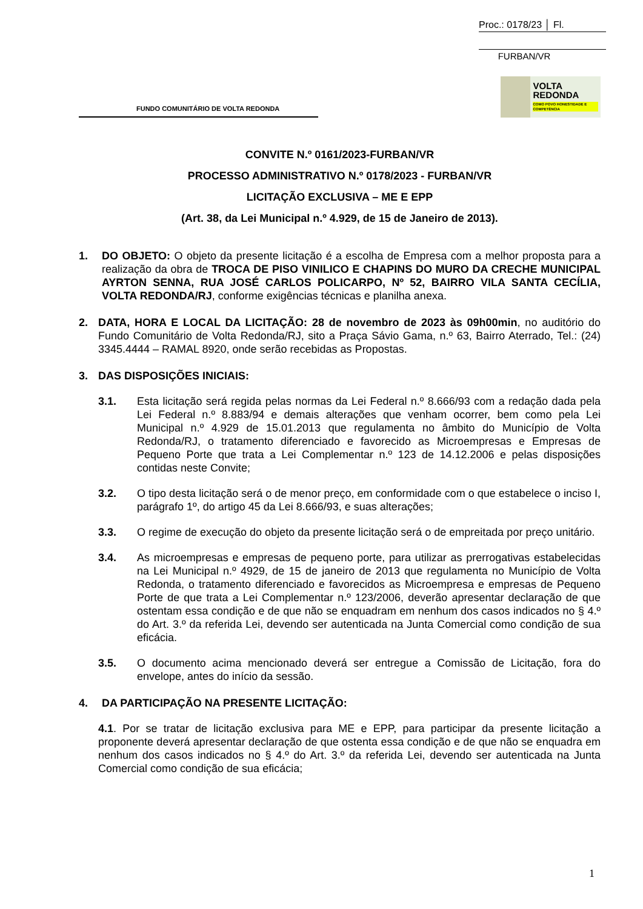Proc.: 0178/23 │ Fl.
FURBAN/VR
FUNDO COMUNITÁRIO DE VOLTA REDONDA
VOLTA
REDONDA
COMO POVO HONESTIDADE E COMPETÊNCIA
CONVITE N.º 0161/2023-FURBAN/VR
PROCESSO ADMINISTRATIVO N.º 0178/2023 - FURBAN/VR
LICITAÇÃO EXCLUSIVA – ME E EPP
(Art. 38, da Lei Municipal n.º 4.929, de 15 de Janeiro de 2013).
1. DO OBJETO: O objeto da presente licitação é a escolha de Empresa com a melhor proposta para a realização da obra de TROCA DE PISO VINILICO E CHAPINS DO MURO DA CRECHE MUNICIPAL AYRTON SENNA, RUA JOSÉ CARLOS POLICARPO, Nº 52, BAIRRO VILA SANTA CECÍLIA, VOLTA REDONDA/RJ, conforme exigências técnicas e planilha anexa.
2. DATA, HORA E LOCAL DA LICITAÇÃO: 28 de novembro de 2023 às 09h00min, no auditório do Fundo Comunitário de Volta Redonda/RJ, sito a Praça Sávio Gama, n.º 63, Bairro Aterrado, Tel.: (24) 3345.4444 – RAMAL 8920, onde serão recebidas as Propostas.
3. DAS DISPOSIÇÕES INICIAIS:
3.1. Esta licitação será regida pelas normas da Lei Federal n.º 8.666/93 com a redação dada pela Lei Federal n.º 8.883/94 e demais alterações que venham ocorrer, bem como pela Lei Municipal n.º 4.929 de 15.01.2013 que regulamenta no âmbito do Município de Volta Redonda/RJ, o tratamento diferenciado e favorecido as Microempresas e Empresas de Pequeno Porte que trata a Lei Complementar n.º 123 de 14.12.2006 e pelas disposições contidas neste Convite;
3.2. O tipo desta licitação será o de menor preço, em conformidade com o que estabelece o inciso I, parágrafo 1º, do artigo 45 da Lei 8.666/93, e suas alterações;
3.3. O regime de execução do objeto da presente licitação será o de empreitada por preço unitário.
3.4. As microempresas e empresas de pequeno porte, para utilizar as prerrogativas estabelecidas na Lei Municipal n.º 4929, de 15 de janeiro de 2013 que regulamenta no Município de Volta Redonda, o tratamento diferenciado e favorecidos as Microempresa e empresas de Pequeno Porte de que trata a Lei Complementar n.º 123/2006, deverão apresentar declaração de que ostentam essa condição e de que não se enquadram em nenhum dos casos indicados no § 4.º do Art. 3.º da referida Lei, devendo ser autenticada na Junta Comercial como condição de sua eficácia.
3.5. O documento acima mencionado deverá ser entregue a Comissão de Licitação, fora do envelope, antes do início da sessão.
4. DA PARTICIPAÇÃO NA PRESENTE LICITAÇÃO:
4.1. Por se tratar de licitação exclusiva para ME e EPP, para participar da presente licitação a proponente deverá apresentar declaração de que ostenta essa condição e de que não se enquadra em nenhum dos casos indicados no § 4.º do Art. 3.º da referida Lei, devendo ser autenticada na Junta Comercial como condição de sua eficácia;
1